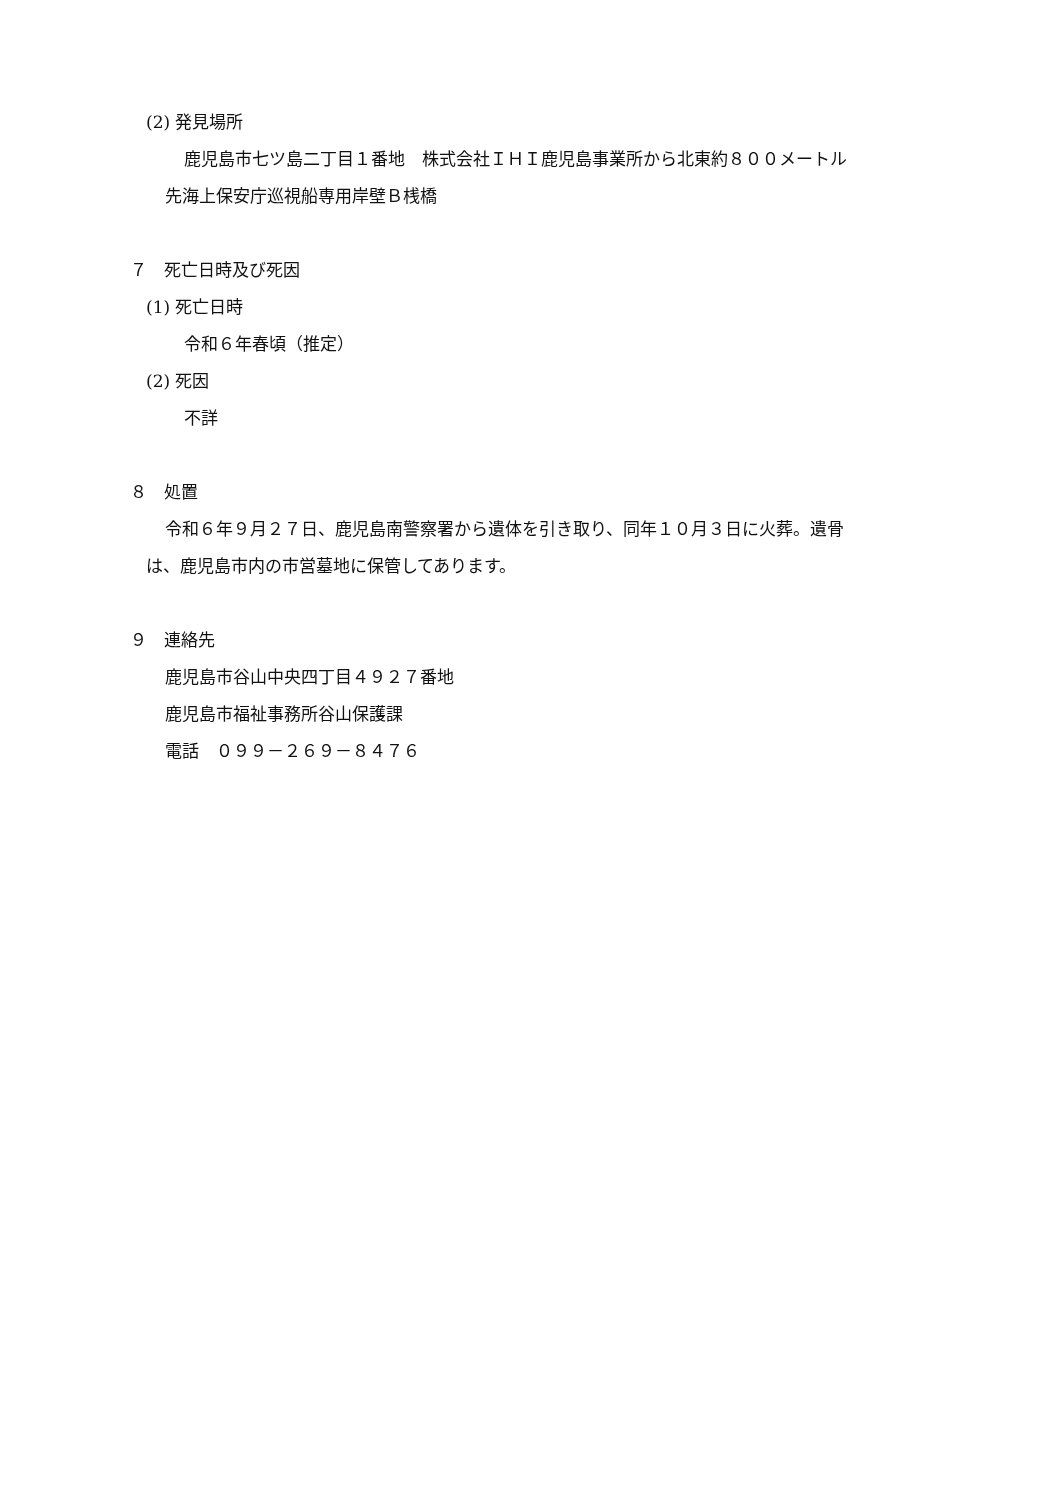(2) 発見場所
鹿児島市七ツ島二丁目１番地　株式会社ＩＨＩ鹿児島事業所から北東約８００メートル
先海上保安庁巡視船専用岸壁Ｂ桟橋
７　死亡日時及び死因
(1) 死亡日時
令和６年春頃（推定）
(2) 死因
不詳
８　処置
令和６年９月２７日、鹿児島南警察署から遺体を引き取り、同年１０月３日に火葬。遺骨
は、鹿児島市内の市営墓地に保管してあります。
９　連絡先
鹿児島市谷山中央四丁目４９２７番地
鹿児島市福祉事務所谷山保護課
電話　０９９－２６９－８４７６